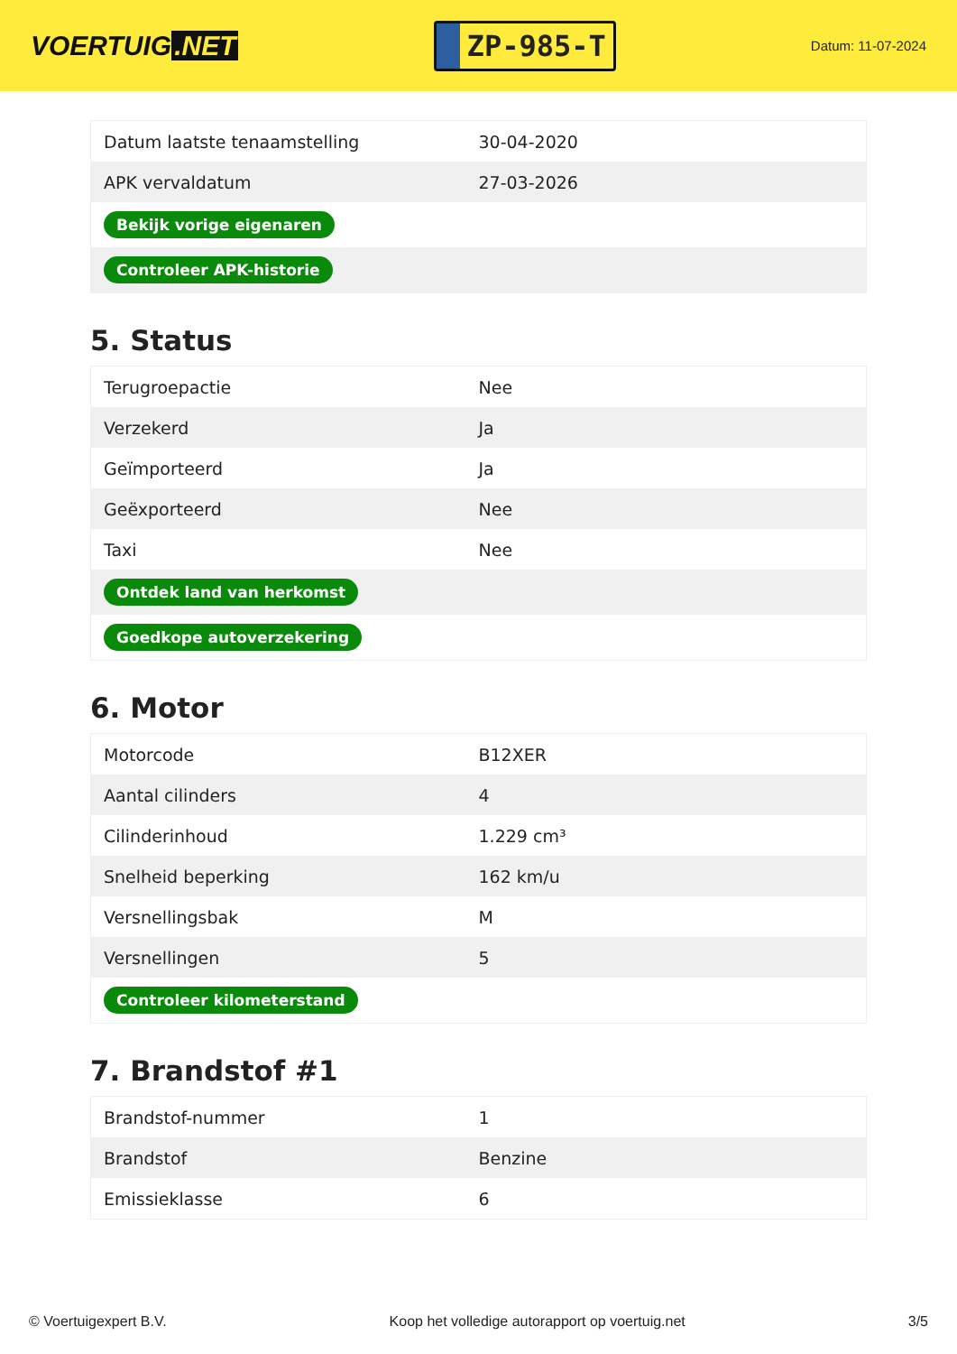VOERTUIG.NET
ZP-985-T
Datum: 11-07-2024
| Datum laatste tenaamstelling | 30-04-2020 |
| APK vervaldatum | 27-03-2026 |
| Bekijk vorige eigenaren | |
| Controleer APK-historie | |
5. Status
| Terugroepactie | Nee |
| Verzekerd | Ja |
| Geïmporteerd | Ja |
| Geëxporteerd | Nee |
| Taxi | Nee |
| Ontdek land van herkomst | |
| Goedkope autoverzekering | |
6. Motor
| Motorcode | B12XER |
| Aantal cilinders | 4 |
| Cilinderinhoud | 1.229 cm³ |
| Snelheid beperking | 162 km/u |
| Versnellingsbak | M |
| Versnellingen | 5 |
| Controleer kilometerstand | |
7. Brandstof #1
| Brandstof-nummer | 1 |
| Brandstof | Benzine |
| Emissieklasse | 6 |
© Voertuigexpert B.V. Koop het volledige autorapport op voertuig.net 3/5